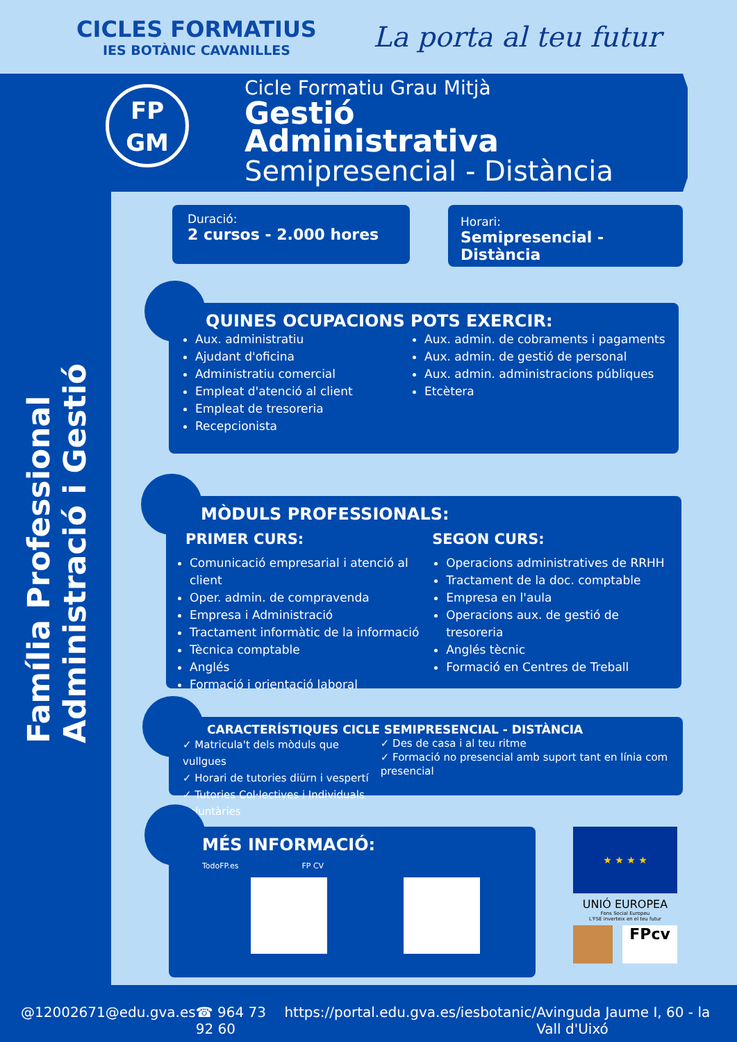CICLES FORMATIUS
IES BOTÀNIC CAVANILLES
La porta al teu futur
Cicle Formatiu Grau Mitjà
Gestió
Administrativa
Semipresencial - Distància
FP
GM
Família Professional
Administració i Gestió
Duració:
2 cursos - 2.000 hores
Horari:
Semipresencial - Distància
QUINES OCUPACIONS POTS EXERCIR:
Aux. administratiu
Ajudant d'oficina
Administratiu comercial
Empleat d'atenció al client
Empleat de tresoreria
Recepcionista
Aux. admin. de cobraments i pagaments
Aux. admin. de gestió de personal
Aux. admin. administracions públiques
Etcètera
MÒDULS PROFESSIONALS:
PRIMER CURS:
Comunicació empresarial i atenció al client
Oper. admin. de compravenda
Empresa i Administració
Tractament informàtic de la informació
Tècnica comptable
Anglés
Formació i orientació laboral
SEGON CURS:
Operacions administratives de RRHH
Tractament de la doc. comptable
Empresa en l'aula
Operacions aux. de gestió de tresoreria
Anglés tècnic
Formació en Centres de Treball
CARACTERÍSTIQUES CICLE SEMIPRESENCIAL - DISTÀNCIA
✓ Matricula't dels mòduls que vullgues
✓ Horari de tutories diürn i vespertí
✓ Tutories Col·lectives i Individuals voluntàries
✓ Des de casa i al teu ritme
✓ Formació no presencial amb suport tant en línia com presencial
MÉS INFORMACIÓ:
TodoFP.es FP CV
★ ★ ★ ★
UNIÓ EUROPEA
Fons Social Europeu
L'FSE inverteix en el teu futur
FPcv
@12002671@edu.gva.es ☎ 964 73 92 60 https://portal.edu.gva.es/iesbotanic/ Avinguda Jaume I, 60 - la Vall d'Uixó